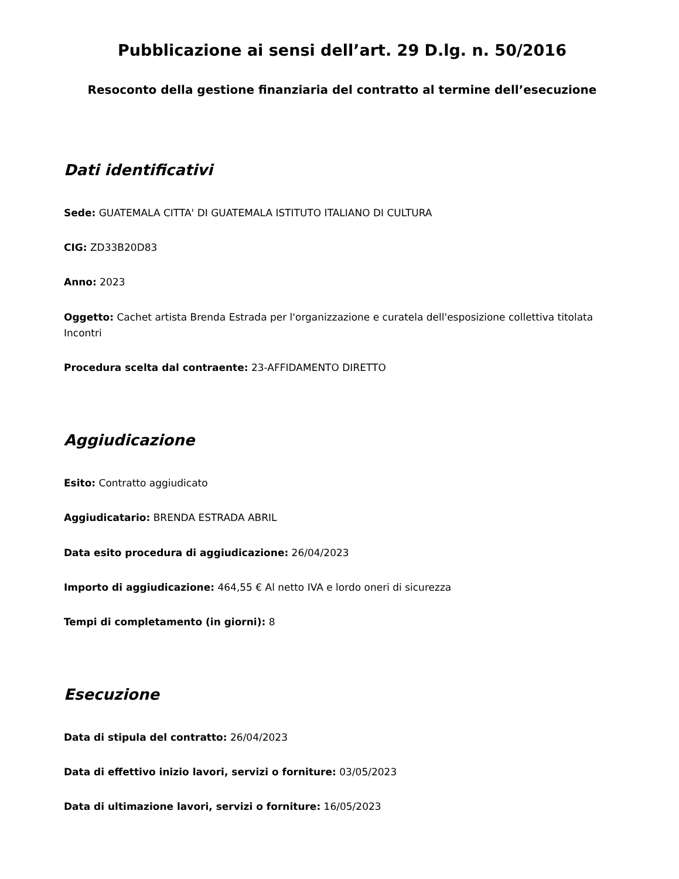Pubblicazione ai sensi dell’art. 29 D.lg. n. 50/2016
Resoconto della gestione finanziaria del contratto al termine dell’esecuzione
Dati identificativi
Sede: GUATEMALA CITTA' DI GUATEMALA ISTITUTO ITALIANO DI CULTURA
CIG: ZD33B20D83
Anno: 2023
Oggetto: Cachet artista Brenda Estrada per l'organizzazione e curatela dell'esposizione collettiva titolata Incontri
Procedura scelta dal contraente: 23-AFFIDAMENTO DIRETTO
Aggiudicazione
Esito: Contratto aggiudicato
Aggiudicatario: BRENDA ESTRADA ABRIL
Data esito procedura di aggiudicazione: 26/04/2023
Importo di aggiudicazione: 464,55 € Al netto IVA e lordo oneri di sicurezza
Tempi di completamento (in giorni): 8
Esecuzione
Data di stipula del contratto: 26/04/2023
Data di effettivo inizio lavori, servizi o forniture: 03/05/2023
Data di ultimazione lavori, servizi o forniture: 16/05/2023